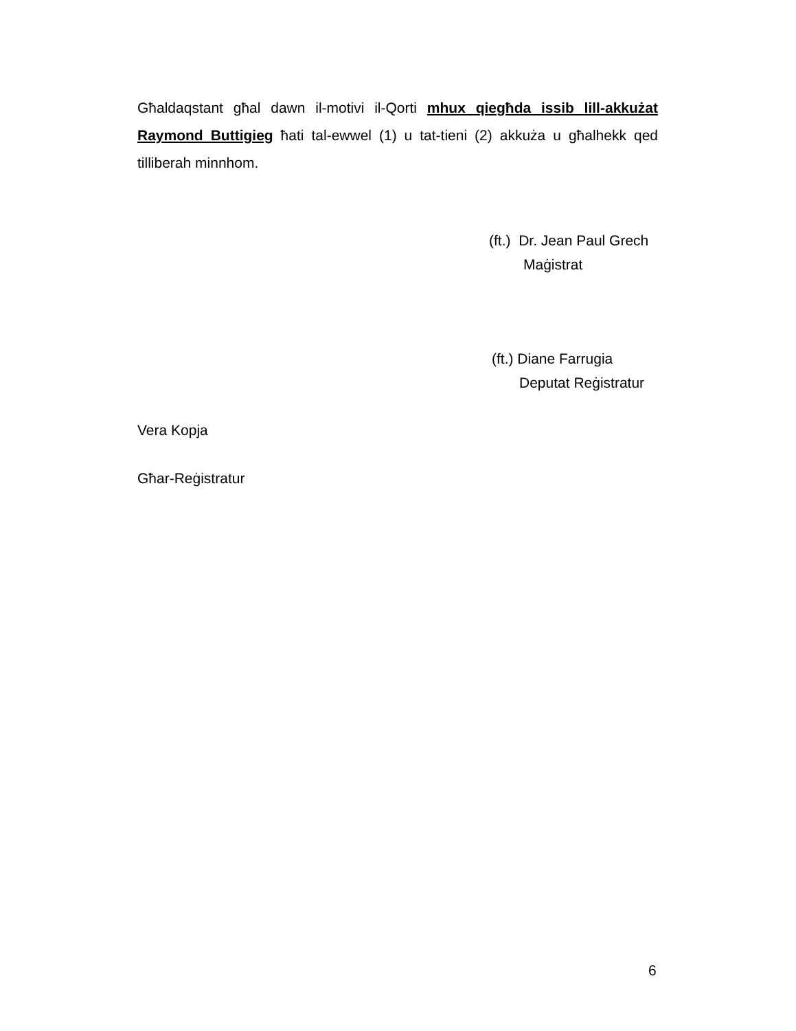Għaldaqstant għal dawn il-motivi il-Qorti mhux qiegħda issib lill-akkużat Raymond Buttigieg ħati tal-ewwel (1) u tat-tieni (2) akkuża u għalhekk qed tilliberah minnhom.
(ft.) Dr. Jean Paul Grech
Maġistrat
(ft.) Diane Farrugia
Deputat Reġistratur
Vera Kopja
Għar-Reġistratur
6